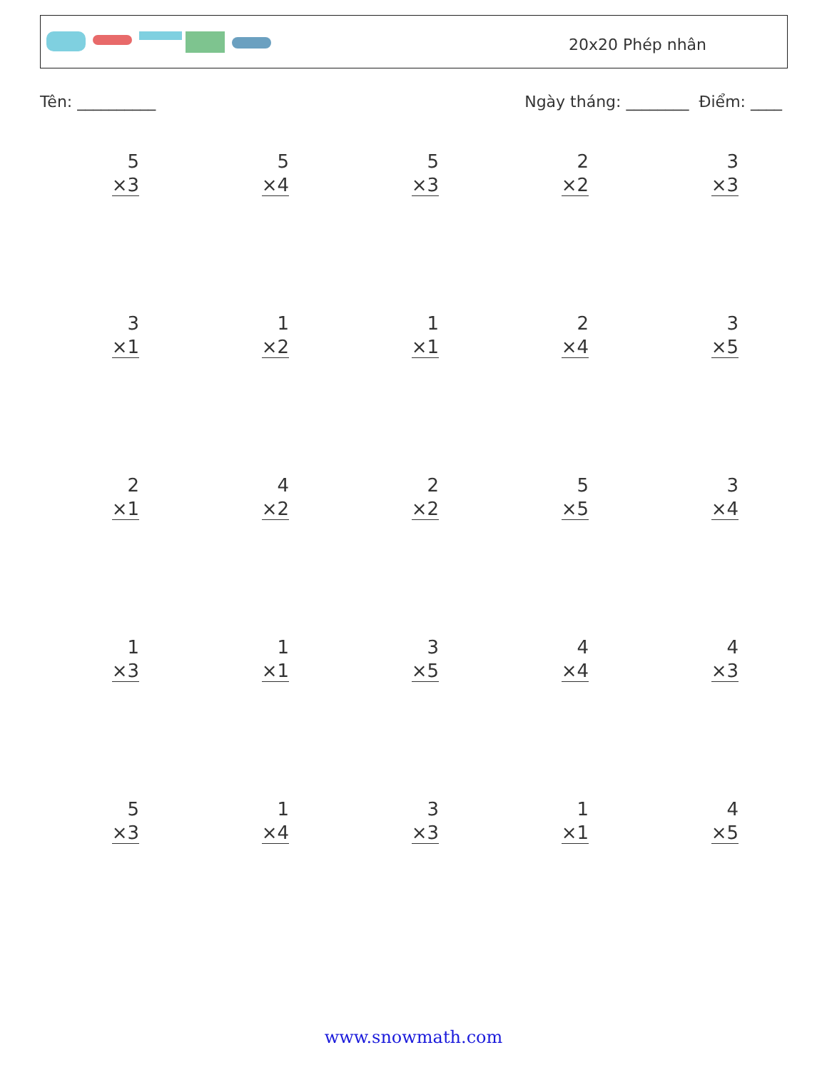20x20 Phép nhân
Tên: __________ Ngày tháng: ________ Điểm: ____
5
×3
5
×4
5
×3
2
×2
3
×3
3
×1
1
×2
1
×1
2
×4
3
×5
2
×1
4
×2
2
×2
5
×5
3
×4
1
×3
1
×1
3
×5
4
×4
4
×3
5
×3
1
×4
3
×3
1
×1
4
×5
www.snowmath.com